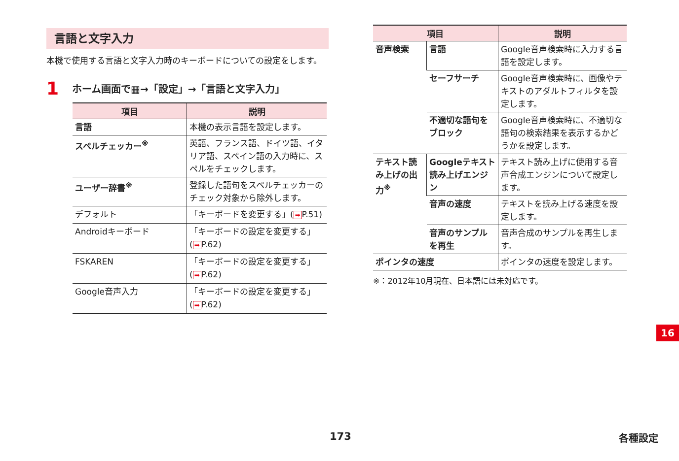言語と文字入力
本機で使用する言語と文字入力時のキーボードについての設定をします。
1 ホーム画面で▦→「設定」→「言語と文字入力」
| 項目 | 説明 |
| --- | --- |
| 言語 | 本機の表示言語を設定します。 |
| スペルチェッカー<sup>※</sup> | 英語、フランス語、ドイツ語、イタリア語、スペイン語の入力時に、スペルをチェックします。 |
| ユーザー辞書<sup>※</sup> | 登録した語句をスペルチェッカーのチェック対象から除外します。 |
| デフォルト | 「キーボードを変更する」( ➡ P.51) |
| Androidキーボード | 「キーボードの設定を変更する」( ➡ P.62) |
| FSKAREN | 「キーボードの設定を変更する」( ➡ P.62) |
| Google音声入力 | 「キーボードの設定を変更する」( ➡ P.62) |
| 項目 | | 説明 |
| --- | --- | --- |
| 音声検索 | 言語 | Google音声検索時に入力する言語を設定します。 |
| | セーフサーチ | Google音声検索時に、画像やテキストのアダルトフィルタを設定します。 |
| | 不適切な語句をブロック | Google音声検索時に、不適切な語句の検索結果を表示するかどうかを設定します。 |
| テキスト読み上げの出力<sup>※</sup> | Googleテキスト読み上げエンジン | テキスト読み上げに使用する音声合成エンジンについて設定します。 |
| | 音声の速度 | テキストを読み上げる速度を設定します。 |
| | 音声のサンプルを再生 | 音声合成のサンプルを再生します。 |
| ポインタの速度 | | ポインタの速度を設定します。 |
※：2012年10月現在、日本語には未対応です。
16
173 各種設定